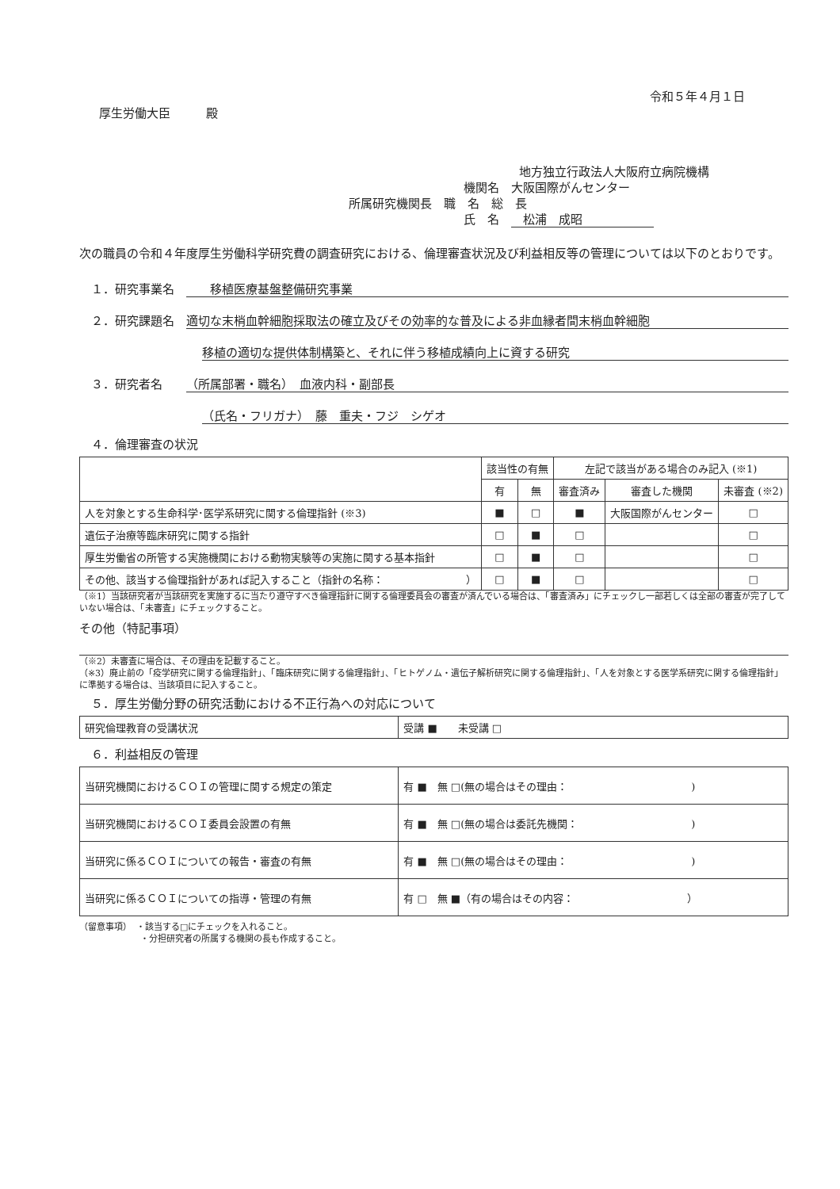令和５年４月１日
厚生労働大臣　　　殿
地方独立行政法人大阪府立病院機構
機関名　大阪国際がんセンター
所属研究機関長　職　名　総　長
氏　名　　松浦　成昭　　　　　　
次の職員の令和４年度厚生労働科学研究費の調査研究における、倫理審査状況及び利益相反等の管理については以下のとおりです。
１．研究事業名　移植医療基盤整備研究事業
２．研究課題名　適切な末梢血幹細胞採取法の確立及びその効率的な普及による非血縁者間末梢血幹細胞
移植の適切な提供体制構築と、それに伴う移植成績向上に資する研究
３．研究者名　　（所属部署・職名）　血液内科・副部長
（氏名・フリガナ）　藤　重夫・フジ　シゲオ
４．倫理審査の状況
| | 該当性の有無 | | 左記で該当がある場合のみ記入 (※1) | | |
| --- | --- | --- | --- | --- | --- |
| | 有 | 無 | 審査済み | 審査した機関 | 未審査 (※2) |
| 人を対象とする生命科学･医学系研究に関する倫理指針 (※3) | ■ | □ | ■ | 大阪国際がんセンター | □ |
| 遺伝子治療等臨床研究に関する指針 | □ | ■ | □ | | □ |
| 厚生労働省の所管する実施機関における動物実験等の実施に関する基本指針 | □ | ■ | □ | | □ |
| その他、該当する倫理指針があれば記入すること（指針の名称： ） | □ | ■ | □ | | □ |
（※1）当該研究者が当該研究を実施するに当たり遵守すべき倫理指針に関する倫理委員会の審査が済んでいる場合は、「審査済み」にチェックし一部若しくは全部の審査が完了していない場合は、「未審査」にチェックすること。
その他（特記事項）
（※2）未審査に場合は、その理由を記載すること。
（※3）廃止前の「疫学研究に関する倫理指針」、「臨床研究に関する倫理指針」、「ヒトゲノム・遺伝子解析研究に関する倫理指針」、「人を対象とする医学系研究に関する倫理指針」に準拠する場合は、当該項目に記入すること。
５．厚生労働分野の研究活動における不正行為への対応について
| 研究倫理教育の受講状況 | 受講 ■ 未受講 □ |
６．利益相反の管理
| 当研究機関におけるＣＯＩの管理に関する規定の策定 | 有 ■ 無 □(無の場合はその理由： ) |
| 当研究機関におけるＣＯＩ委員会設置の有無 | 有 ■ 無 □(無の場合は委託先機関： ) |
| 当研究に係るＣＯＩについての報告・審査の有無 | 有 ■ 無 □(無の場合はその理由： ) |
| 当研究に係るＣＯＩについての指導・管理の有無 | 有 □ 無 ■（有の場合はその内容： ） |
（留意事項）　・該当する□にチェックを入れること。
　　　　　　　・分担研究者の所属する機関の長も作成すること。